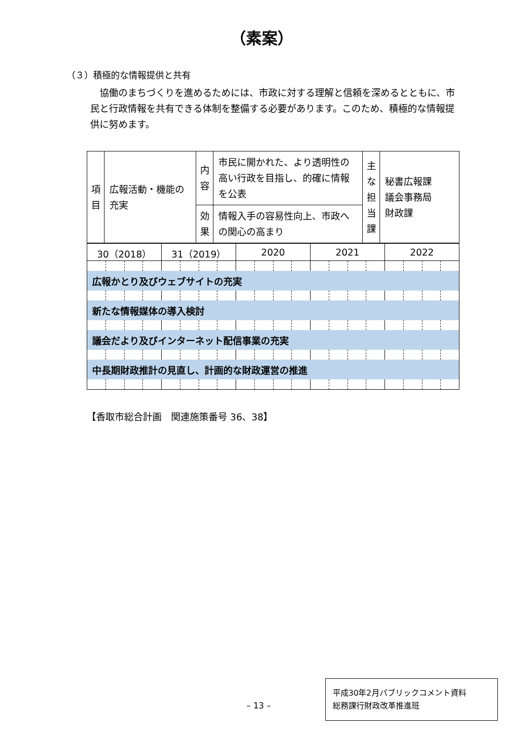（素案）
（３）積極的な情報提供と共有
協働のまちづくりを進めるためには、市政に対する理解と信頼を深めるとともに、市民と行政情報を共有できる体制を整備する必要があります。このため、積極的な情報提供に努めます。
| 項 目 | 広報活動・機能の充実 | 内 容 | 市民に開かれた、より透明性の高い行政を目指し、的確に情報を公表 | 主 な 担 当 課 | 秘書広報課 議会事務局 財政課 |
| | | 効 果 | 情報入手の容易性向上、市政への関心の高まり | | |
| 30（2018） | | | | 31（2019） | | | | 2020 | | | | 2021 | | | | 2022 | | | |
| 広報かとり及びウェブサイトの充実 | | | | | | | | | | | | | | | | | | | |
| 新たな情報媒体の導入検討 | | | | | | | | | | | | | | | | | | | |
| 議会だより及びインターネット配信事業の充実 | | | | | | | | | | | | | | | | | | | |
| 中長期財政推計の見直し、計画的な財政運営の推進 | | | | | | | | | | | | | | | | | | | |
【香取市総合計画　関連施策番号 36、38】
– 13 –
平成30年2月パブリックコメント資料
総務課行財政改革推進班